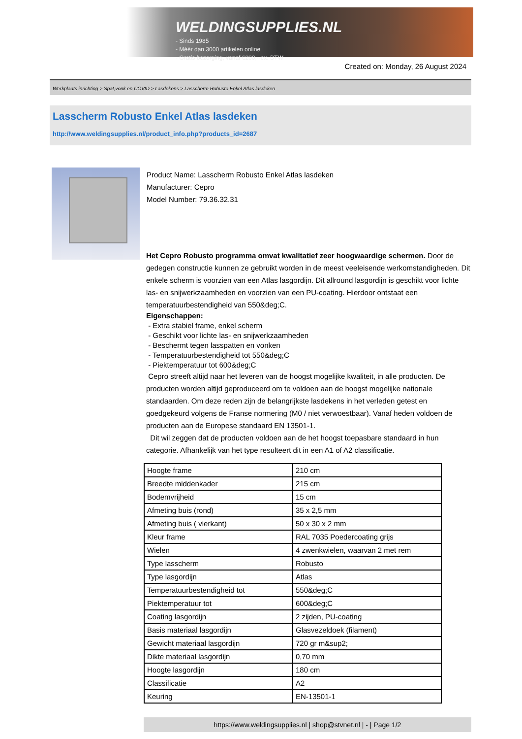WELDINGSUPPLIES.NL
- Sinds 1985
- Méér dan 3000 artikelen online
- Gratis bezorging, vanaf €200,--ex. BTW
Created on: Monday, 26 August 2024
Werkplaats inrichting > Spat,vonk en COVID > Lasdekens > Lasscherm Robusto Enkel Atlas lasdeken
Lasscherm Robusto Enkel Atlas lasdeken
http://www.weldingsupplies.nl/product_info.php?products_id=2687
Product Name: Lasscherm Robusto Enkel Atlas lasdeken
Manufacturer: Cepro
Model Number: 79.36.32.31
Het Cepro Robusto programma omvat kwalitatief zeer hoogwaardige schermen. Door de gedegen constructie kunnen ze gebruikt worden in de meest veeleisende werkomstandigheden. Dit enkele scherm is voorzien van een Atlas lasgordijn. Dit allround lasgordijn is geschikt voor lichte las- en snijwerkzaamheden en voorzien van een PU-coating. Hierdoor ontstaat een temperatuurbestendigheid van 550&deg;C.
Eigenschappen:
- Extra stabiel frame, enkel scherm
- Geschikt voor lichte las- en snijwerkzaamheden
- Beschermt tegen lasspatten en vonken
- Temperatuurbestendigheid tot 550&deg;C
- Piektemperatuur tot 600&deg;C
Cepro streeft altijd naar het leveren van de hoogst mogelijke kwaliteit, in alle producten. De producten worden altijd geproduceerd om te voldoen aan de hoogst mogelijke nationale standaarden. Om deze reden zijn de belangrijkste lasdekens in het verleden getest en goedgekeurd volgens de Franse normering (M0 / niet verwoestbaar). Vanaf heden voldoen de producten aan de Europese standaard EN 13501-1.
Dit wil zeggen dat de producten voldoen aan de het hoogst toepasbare standaard in hun categorie. Afhankelijk van het type resulteert dit in een A1 of A2 classificatie.
| Hoogte frame | 210 cm |
| Breedte middenkader | 215 cm |
| Bodemvrijheid | 15 cm |
| Afmeting buis (rond) | 35 x 2,5 mm |
| Afmeting buis ( vierkant) | 50 x 30 x 2 mm |
| Kleur frame | RAL 7035 Poedercoating grijs |
| Wielen | 4 zwenkwielen, waarvan 2 met rem |
| Type lasscherm | Robusto |
| Type lasgordijn | Atlas |
| Temperatuurbestendigheid tot | 550&deg;C |
| Piektemperatuur tot | 600&deg;C |
| Coating lasgordijn | 2 zijden, PU-coating |
| Basis materiaal lasgordijn | Glasvezeldoek (filament) |
| Gewicht materiaal lasgordijn | 720 gr m&sup2; |
| Dikte materiaal lasgordijn | 0,70 mm |
| Hoogte lasgordijn | 180 cm |
| Classificatie | A2 |
| Keuring | EN-13501-1 |
https://www.weldingsupplies.nl | shop@stvnet.nl | - | Page 1/2